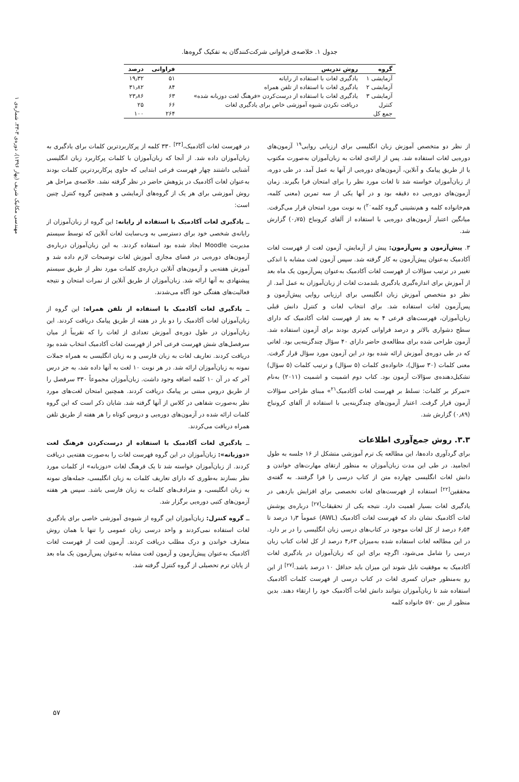مهندسی مکانیک شریف (پهار ۱۳۹۶)، دوره‌ی ۳-۳۳، شماره‌ی ۱
جدول ۱. خلاصه‌ی فراوانی شرکت‌کنندگان به تفکیک گروه‌ها.
| گروه | روش تدریس | فراوانی | درصد |
| --- | --- | --- | --- |
| آزمایشی ۱ | یادگیری لغات با استفاده از رایانه | ۵۱ | ۱۹٫۳۲ |
| آزمایشی ۲ | یادگیری لغات با استفاده از تلفن همراه | ۸۴ | ۳۱٫۸۲ |
| آزمایشی ۳ | یادگیری لغات با استفاده از درست‌کردن «فرهنگ لغت دوزبانه شده» | ۶۳ | ۲۳٫۸۶ |
| کنترل | دریافت نکردن شیوه آموزشی خاص برای یادگیری لغات | ۶۶ | ۲۵ |
| جمع کل | | ۲۶۴ | ۱۰۰ |
از نظر دو متخصص آموزش زبان انگلیسی برای ارزیابی روایی<sup>۱۹</sup> آزمون‌های دوره‌یی لغات استفاده شد. پس از ارائه‌ی لغات به زبان‌آموزان به‌صورت مکتوب یا از طریق پیامک و آنلاین، آزمون‌های دوره‌یی از آنها به عمل آمد. در طی دوره، از زبان‌آموزان خواسته شد تا لغات مورد نظر را برای امتحان فرا بگیرند. زمان آزمون‌های دوره‌یی ده دقیقه بود و در آنها یکی از سه تمرین (معنی کلمه، هم‌خانواده کلمه و هم‌نشینی گروه کلمه<sup>۲۰</sup>) به نوبت مورد امتحان قرار می‌گرفت. میانگین اعتبار آزمون‌های دوره‌یی با استفاده از آلفای کرونباخ (۰٫۷۵) گزارش شد.
۳. پیش‌آزمون و پس‌آزمون: پیش از آزمایش، آزمون لغت از فهرست لغات آکادمیک به‌عنوان پیش‌آزمون به کار گرفته شد. سپس آزمون لغت مشابه با اندکی تغییر در ترتیب سؤالات از فهرست لغات آکادمیک به‌عنوان پس‌آزمون یک ماه بعد از آموزش برای اندازه‌گیری یادگیری بلندمدت لغات از زبان‌آموزان به عمل آمد. از نظر دو متخصص آموزش زبان انگلیسی برای ارزیابی روایی پیش‌آزمون و پس‌آزمون لغات استفاده شد. برای انتخاب لغات و کنترل دانش قبلی زبان‌آموزان، فهرست‌های فرعی ۴ به بعد از فهرست لغات آکادمیک که دارای سطح دشواری بالاتر و درصد فراوانی کم‌تری بودند برای آزمون استفاده شد. آزمون طراحی شده برای مطالعه‌ی حاضر دارای ۴۰ سؤال چندگزینه‌یی بود. لغاتی که در طی دوره‌ی آموزش ارائه شده بود در این آزمون مورد سؤال قرار گرفت. معنی کلمات (۳۰ سؤال)، خانواده‌ی کلمات (۵ سؤال) و ترتیب کلمات (۵ سؤال) تشکیل‌دهنده‌ی سؤالات آزمون بود. کتاب دوم اشمیت و اشمیت (۲۰۱۱) به‌نام «تمرکز بر کلمات: تسلط بر فهرست لغات آکادمیک<sup>۲۱</sup>» مبنای طراحی سؤالات آزمون قرار گرفت. اعتبار آزمون‌های چندگزینه‌یی با استفاده از آلفای کرونباخ (۰٫۸۹) گزارش شد.
۳.۳. روش جمع‌آوری اطلاعات
برای گردآوری داده‌ها، این مطالعه یک ترم آموزشی متشکل از ۱۶ جلسه به طول انجامید. در طی این مدت زبان‌آموزان به منظور ارتقای مهارت‌های خواندن و دانش لغات انگلیسی چهارده متن از کتاب درسی را فرا گرفتند. به گفته‌ی محققین<sup>[۲۲]</sup> استفاده از فهرست‌های لغات تخصصی برای افزایش بازدهی در یادگیری لغات بسیار اهمیت دارد. نتیجه یکی از تحقیقات<sup>[۲۷]</sup> درباره‌ی پوشش لغات آکادمیک نشان داد که فهرست لغات آکادمیک (AWL) عموماً ۱٫۳ درصد تا ۶٫۵۴ درصد از کل لغات موجود در کتاب‌های درسی زبان انگلیسی را در بر دارد. در این مطالعه لغات استفاده شده به‌میزان ۴٫۶۳ درصد از کل لغات کتاب زبان درسی را شامل می‌شود، اگرچه برای این که زبان‌آموزان در یادگیری لغات آکادمیک به موفقیت نایل شوند این میزان باید حداقل ۱۰ درصد باشد.<sup>[۲۷]</sup> از این رو به‌منظور جبران کسری لغات در کتاب درسی از فهرست کلمات آکادمیک استفاده شد تا زبان‌آموزان بتوانند دانش لغات آکادمیک خود را ارتقاء دهند. بدین منظور از بین ۵۷۰ خانواده کلمه
در فهرست لغات آکادمیک،<sup>[۳۴]</sup> ۳۳۰ کلمه از پرکاربردترین کلمات برای یادگیری به زبان‌آموزان داده شد. از آنجا که زبان‌آموزان با کلمات پرکاربرد زبان انگلیسی آشنایی داشتند چهار فهرست فرعی ابتدایی که حاوی پرکاربردترین کلمات بودند به‌عنوان لغات آکادمیک در پژوهش حاضر در نظر گرفته نشد. خلاصه‌ی مراحل هر روش آموزشی برای هر یک از گروه‌های آزمایشی و همچنین گروه کنترل چنین است:
ــ یادگیری لغات آکادمیک با استفاده از رایانه: این گروه از زبان‌آموزان از رایانه‌ی شخصی خود برای دسترسی به وب‌سایت لغات آنلاین که توسط سیستم مدیریت Moodle ایجاد شده بود استفاده کردند. به این زبان‌آموزان درباره‌ی آزمون‌های دوره‌یی در فضای مجازی آموزش لغات توضیحات لازم داده شد و آموزش هفته‌یی و آزمون‌های آنلاین درباره‌ی کلمات مورد نظر از طریق سیستم پیشنهادی به آنها ارائه شد. زبان‌آموزان از طریق آنلاین از نمرات امتحان و نتیجه فعالیت‌های هفتگی خود آگاه می‌شدند.
ــ یادگیری لغات آکادمیک با استفاده از تلفن همراه: این گروه از زبان‌آموزان لغات آکادمیک را دو بار در هفته از طریق پیامک دریافت کردند. این زبان‌آموزان در طول دوره‌ی آموزش تعدادی از لغات را که تقریباً از میان سرفصل‌های شش فهرست فرعی آخر از فهرست لغات آکادمیک انتخاب شده بود دریافت کردند. تعاریف لغات به زبان فارسی و به زبان انگلیسی به همراه جملات نمونه به زبان‌آموزان ارائه شد. در هر نوبت ۱۰ لغت به آنها داده شد، به جز درس آخر که در آن ۱۰ کلمه اضافه وجود داشت. زبان‌آموزان مجموعاً ۳۳۰ سرفصل را از طریق دروس مبتنی بر پیامک دریافت کردند. همچنین امتحان لغت‌های مورد نظر به‌صورت شفاهی در کلاس از آنها گرفته شد. شایان ذکر است که این گروه کلمات ارائه شده در آزمون‌های دوره‌یی و دروس کوتاه را هر هفته از طریق تلفن همراه دریافت می‌کردند.
ــ یادگیری لغات آکادمیک با استفاده از درست‌کردن فرهنگ لغت «دوزبانه»: زبان‌آموزان در این گروه فهرست لغات را به‌صورت هفته‌یی دریافت کردند. از زبان‌آموزان خواسته شد تا یک فرهنگ لغات «دوزبانه» از کلمات مورد نظر بسازند به‌طوری که دارای تعاریف کلمات به زبان انگلیسی، جمله‌های نمونه به زبان انگلیسی، و مترادف‌های کلمات به زبان فارسی باشد. سپس هر هفته آزمون‌های کتبی دوره‌یی برگزار شد.
ــ گروه کنترل: زبان‌آموزان این گروه از شیوه‌ی آموزشی خاصی برای یادگیری لغات استفاده نمی‌کردند و واحد درسی زبان عمومی را تنها با همان روش متعارف خواندن و درک مطلب دریافت کردند. آزمون لغت از فهرست لغات آکادمیک به‌عنوان پیش‌آزمون و آزمون لغت مشابه به‌عنوان پس‌آزمون یک ماه بعد از پایان ترم تحصیلی از گروه کنترل گرفته شد.
۵۷